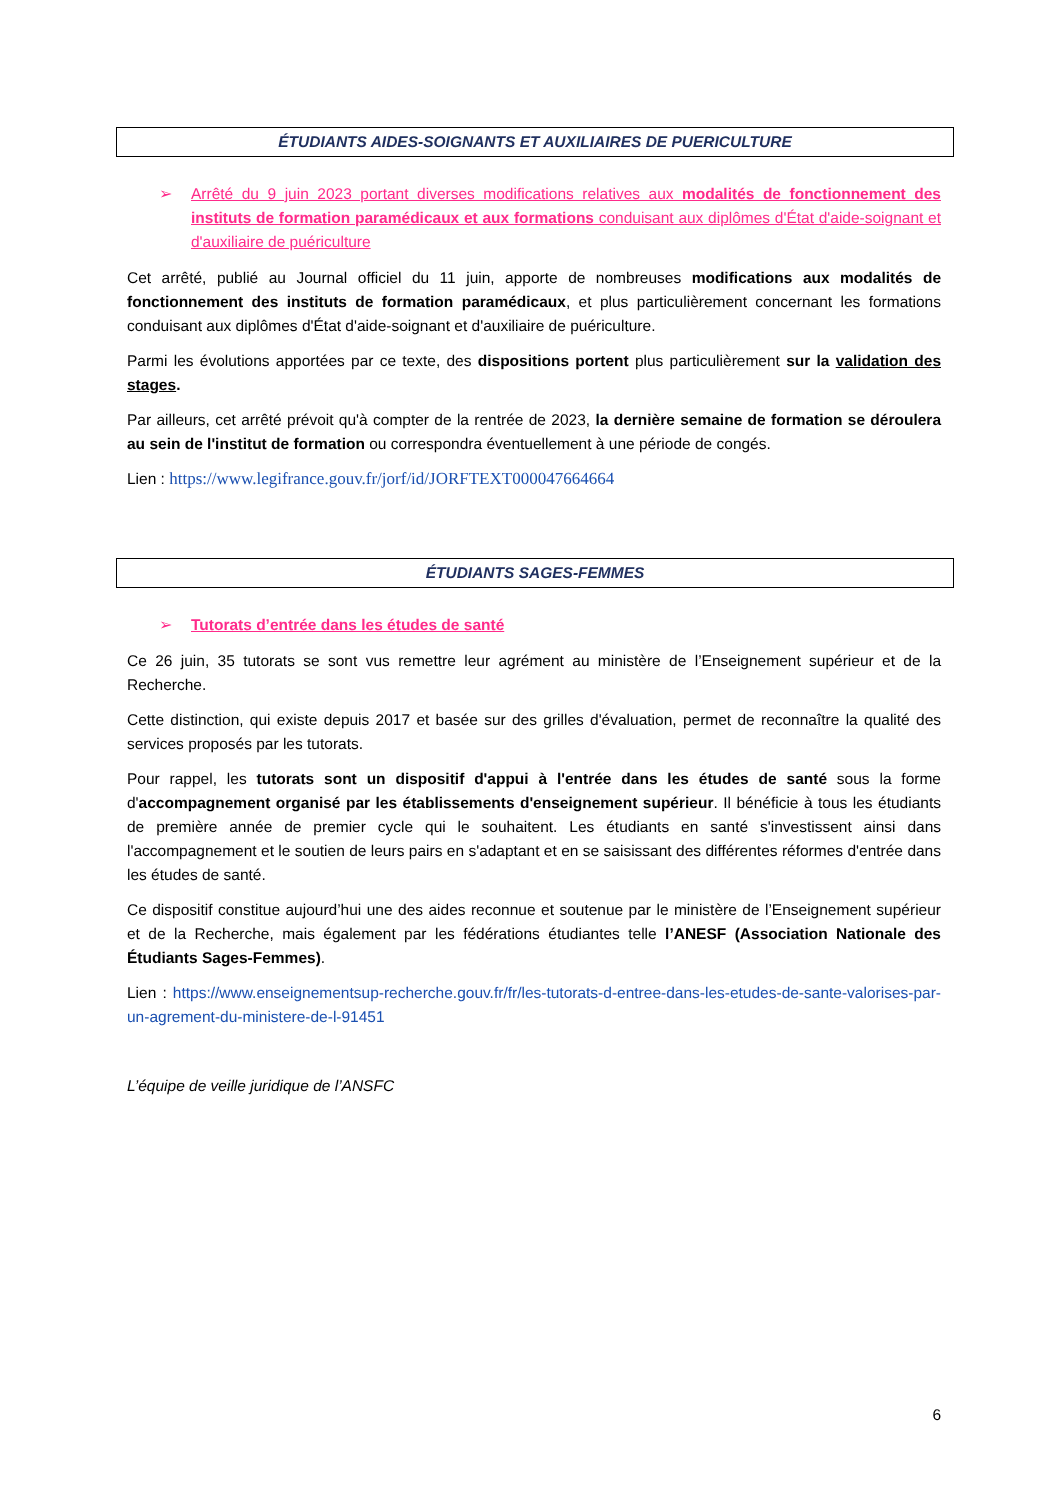ÉTUDIANTS AIDES-SOIGNANTS ET AUXILIAIRES DE PUERICULTURE
➢ Arrêté du 9 juin 2023 portant diverses modifications relatives aux modalités de fonctionnement des instituts de formation paramédicaux et aux formations conduisant aux diplômes d'État d'aide-soignant et d'auxiliaire de puériculture
Cet arrêté, publié au Journal officiel du 11 juin, apporte de nombreuses modifications aux modalités de fonctionnement des instituts de formation paramédicaux, et plus particulièrement concernant les formations conduisant aux diplômes d'État d'aide-soignant et d'auxiliaire de puériculture.
Parmi les évolutions apportées par ce texte, des dispositions portent plus particulièrement sur la validation des stages.
Par ailleurs, cet arrêté prévoit qu'à compter de la rentrée de 2023, la dernière semaine de formation se déroulera au sein de l'institut de formation ou correspondra éventuellement à une période de congés.
Lien : https://www.legifrance.gouv.fr/jorf/id/JORFTEXT000047664664
ÉTUDIANTS SAGES-FEMMES
➢ Tutorats d’entrée dans les études de santé
Ce 26 juin, 35 tutorats se sont vus remettre leur agrément au ministère de l’Enseignement supérieur et de la Recherche.
Cette distinction, qui existe depuis 2017 et basée sur des grilles d'évaluation, permet de reconnaître la qualité des services proposés par les tutorats.
Pour rappel, les tutorats sont un dispositif d'appui à l'entrée dans les études de santé sous la forme d'accompagnement organisé par les établissements d'enseignement supérieur. Il bénéficie à tous les étudiants de première année de premier cycle qui le souhaitent. Les étudiants en santé s'investissent ainsi dans l'accompagnement et le soutien de leurs pairs en s'adaptant et en se saisissant des différentes réformes d'entrée dans les études de santé.
Ce dispositif constitue aujourd’hui une des aides reconnue et soutenue par le ministère de l’Enseignement supérieur et de la Recherche, mais également par les fédérations étudiantes telle l’ANESF (Association Nationale des Étudiants Sages-Femmes).
Lien : https://www.enseignementsup-recherche.gouv.fr/fr/les-tutorats-d-entree-dans-les-etudes-de-sante-valorises-par-un-agrement-du-ministere-de-l-91451
L’équipe de veille juridique de l’ANSFC
6